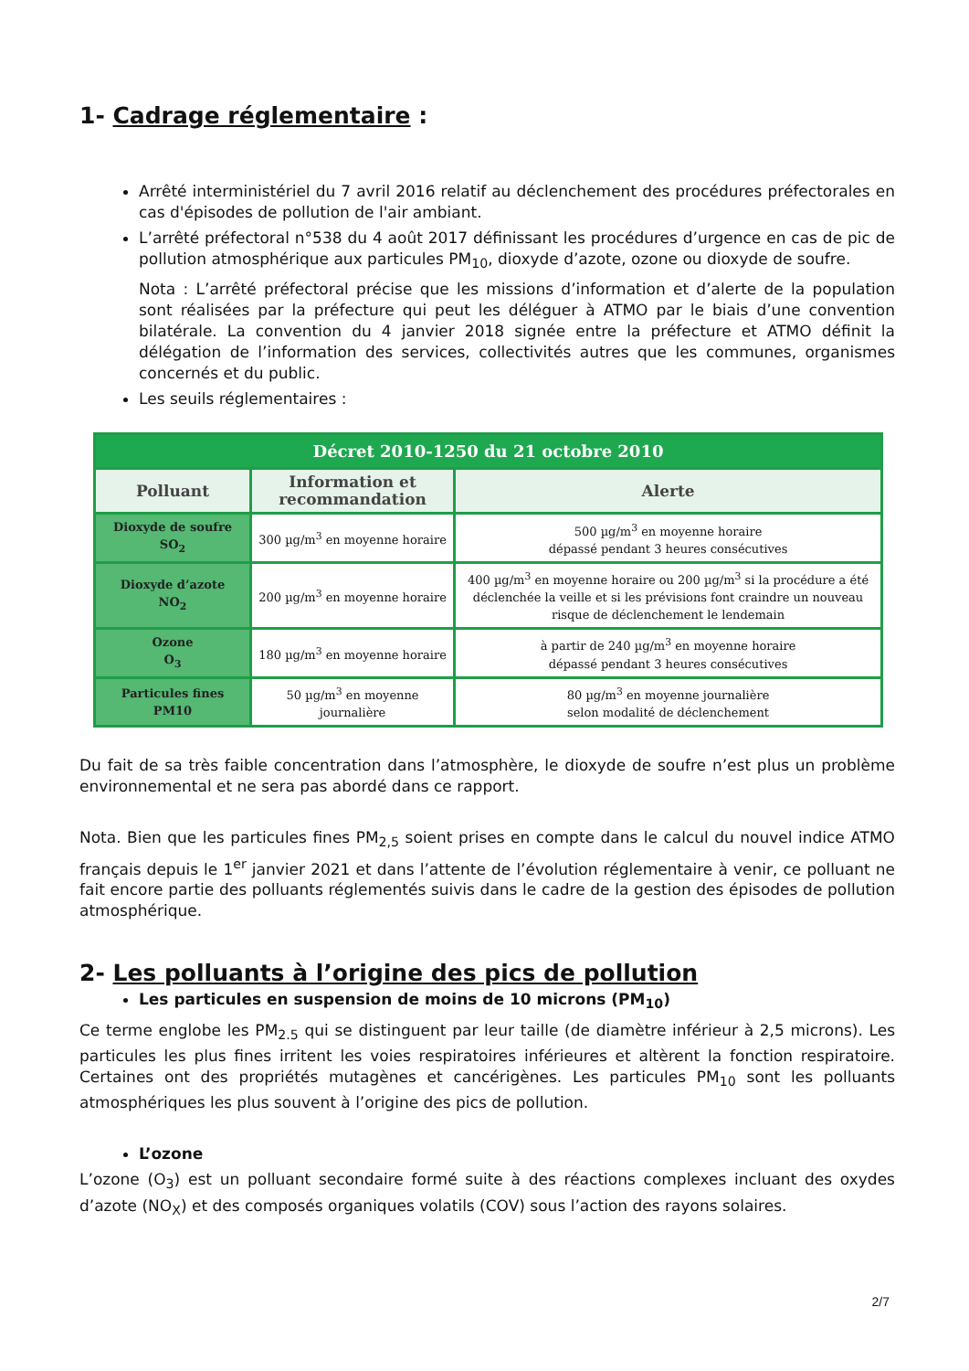1- Cadrage réglementaire :
Arrêté interministériel du 7 avril 2016 relatif au déclenchement des procédures préfectorales en cas d'épisodes de pollution de l'air ambiant.
L’arrêté préfectoral n°538 du 4 août 2017 définissant les procédures d’urgence en cas de pic de pollution atmosphérique aux particules PM<sub>10</sub>, dioxyde d’azote, ozone ou dioxyde de soufre.
Nota : L’arrêté préfectoral précise que les missions d’information et d’alerte de la population sont réalisées par la préfecture qui peut les déléguer à ATMO par le biais d’une convention bilatérale. La convention du 4 janvier 2018 signée entre la préfecture et ATMO définit la délégation de l’information des services, collectivités autres que les communes, organismes concernés et du public.
Les seuils réglementaires :
| Décret 2010-1250 du 21 octobre 2010 | | |
| Polluant | Information et recommandation | Alerte |
| Dioxyde de soufre SO<sub>2</sub> | 300 µg/m<sup>3</sup> en moyenne horaire | 500 µg/m<sup>3</sup> en moyenne horaire dépassé pendant 3 heures consécutives |
| Dioxyde d’azote NO<sub>2</sub> | 200 µg/m<sup>3</sup> en moyenne horaire | 400 µg/m<sup>3</sup> en moyenne horaire ou 200 µg/m<sup>3</sup> si la procédure a été déclenchée la veille et si les prévisions font craindre un nouveau risque de déclenchement le lendemain |
| Ozone O<sub>3</sub> | 180 µg/m<sup>3</sup> en moyenne horaire | à partir de 240 µg/m<sup>3</sup> en moyenne horaire dépassé pendant 3 heures consécutives |
| Particules fines PM10 | 50 µg/m<sup>3</sup> en moyenne journalière | 80 µg/m<sup>3</sup> en moyenne journalière selon modalité de déclenchement |
Du fait de sa très faible concentration dans l’atmosphère, le dioxyde de soufre n’est plus un problème environnemental et ne sera pas abordé dans ce rapport.
Nota. Bien que les particules fines PM<sub>2,5</sub> soient prises en compte dans le calcul du nouvel indice ATMO français depuis le 1<sup>er</sup> janvier 2021 et dans l’attente de l’évolution réglementaire à venir, ce polluant ne fait encore partie des polluants réglementés suivis dans le cadre de la gestion des épisodes de pollution atmosphérique.
2- Les polluants à l’origine des pics de pollution
Les particules en suspension de moins de 10 microns (PM<sub>10</sub>)
Ce terme englobe les PM<sub>2.5</sub> qui se distinguent par leur taille (de diamètre inférieur à 2,5 microns). Les particules les plus fines irritent les voies respiratoires inférieures et altèrent la fonction respiratoire. Certaines ont des propriétés mutagènes et cancérigènes. Les particules PM<sub>10</sub> sont les polluants atmosphériques les plus souvent à l’origine des pics de pollution.
L’ozone
L’ozone (O<sub>3</sub>) est un polluant secondaire formé suite à des réactions complexes incluant des oxydes d’azote (NO<sub>X</sub>) et des composés organiques volatils (COV) sous l’action des rayons solaires.
2/7